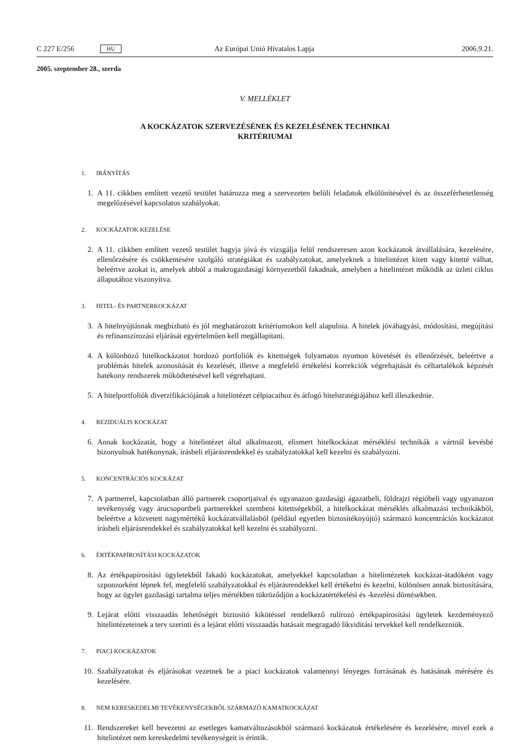C 227 E/256 HU Az Európai Unió Hivatalos Lapja 2006.9.21.
2005. szeptember 28., szerda
V. MELLÉKLET
A KOCKÁZATOK SZERVEZÉSÉNEK ÉS KEZELÉSÉNEK TECHNIKAI
KRITÉRIUMAI
1. IRÁNYÍTÁS
1. A 11. cikkben említett vezető testület határozza meg a szervezeten belüli feladatok elkülönítésével és az összeférhetetlenség megelőzésével kapcsolatos szabályokat.
2. KOCKÁZATOK KEZELÉSE
2. A 11. cikkben említett vezető testület hagyja jóvá és vizsgálja felül rendszeresen azon kockázatok átvállalására, kezelésére, ellenőrzésére és csökkentésére szolgáló stratégiákat és szabályzatokat, amelyeknek a hitelintézet kitett vagy kitetté válhat, beleértve azokat is, amelyek abból a makrogazdasági környezetből fakadnak, amelyben a hitelintézet működik az üzleti ciklus állapotához viszonyítva.
3. HITEL- ÉS PARTNERKOCKÁZAT
3. A hitelnyújtásnak megbízható és jól meghatározott kritériumokon kell alapulnia. A hitelek jóváhagyási, módosítási, megújítási és refinanszírozási eljárását egyértelműen kell megállapítani.
4. A különböző hitelkockázatot hordozó portfoliók és kitettségek folyamatos nyomon követését és ellenőrzését, beleértve a problémás hitelek azonosítását és kezelését, illetve a megfelelő értékelési korrekciók végrehajtását és céltartalékok képzését hatékony rendszerek működtetésével kell végrehajtani.
5. A hitelportfoliók diverzifikációjának a hitelintézet célpiacaihoz és átfogó hitelstratégiájához kell illeszkednie.
4. REZIDUÁLIS KOCKÁZAT
6. Annak kockázatát, hogy a hitelintézet által alkalmazott, elismert hitelkockázat mérséklési technikák a vártnál kevésbé bizonyulnak hatékonynak, írásbeli eljárásrendekkel és szabályzatokkal kell kezelni és szabályozni.
5. KONCENTRÁCIÓS KOCKÁZAT
7. A partnerrel, kapcsolatban álló partnerek csoportjaival és ugyanazon gazdasági ágazatbeli, földrajzi régióbeli vagy ugyanazon tevékenység vagy árucsoportbeli partnerekkel szembeni kitettségekből, a hitelkockázat mérséklés alkalmazási technikákból, beleértve a közvetett nagymértékű kockázatvállalásból (például egyetlen biztosítéknyújtó) származó koncentrációs kockázatot írásbeli eljárásrendekkel és szabályzatokkal kell kezelni és szabályozni.
6. ÉRTÉKPAPÍROSÍTÁSI KOCKÁZATOK
8. Az értékpapírosítási ügyletekből fakadó kockázatokat, amelyekkel kapcsolatban a hitelintézetek kockázat-átadóként vagy szponzorként lépnek fel, megfelelő szabályzatokkal és eljárásrendekkel kell értékelni és kezelni, különösen annak biztosítására, hogy az ügylet gazdasági tartalma teljes mértékben tükröződjön a kockázatértékelési és -kezelési döntésekben.
9. Lejárat előtti visszaadás lehetőségét biztosító kikötéssel rendelkező rulírozó értékpapírosítási ügyletek kezdeményező hitelintézeteinek a terv szerinti és a lejárat előtti visszaadás hatásait megragadó likviditási tervekkel kell rendelkezniük.
7. PIACI KOCKÁZATOK
10. Szabályzatokat és eljárásokat vezetnek be a piaci kockázatok valamennyi lényeges forrásának és hatásának mérésére és kezelésére.
8. NEM KERESKEDELMI TEVÉKENYSÉGEKBŐL SZÁRMAZÓ KAMATKOCKÁZAT
11. Rendszereket kell bevezetni az esetleges kamatváltozásokból származó kockázatok értékelésére és kezelésére, mivel ezek a hitelintézet nem kereskedelmi tevékenységeit is érintik.